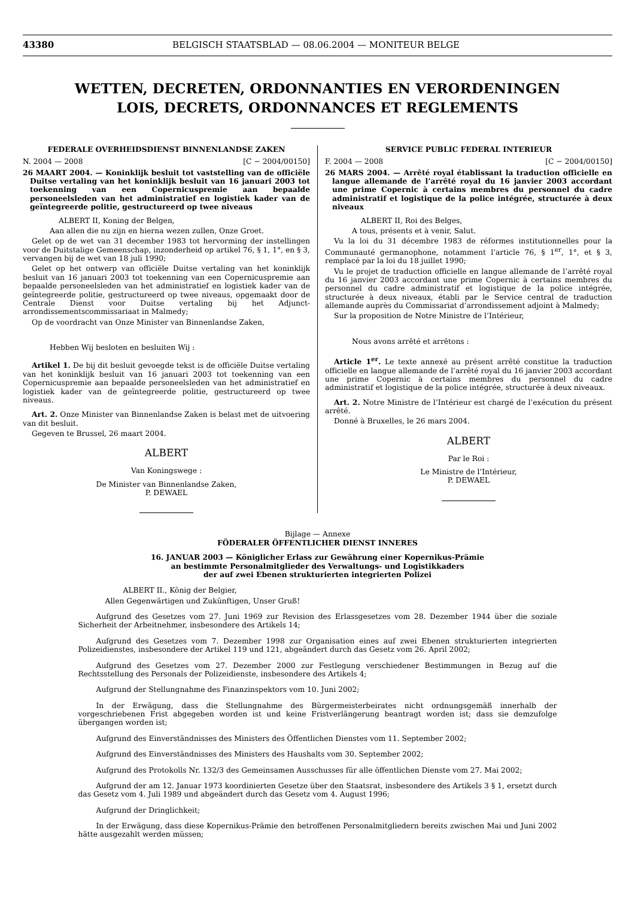43380 BELGISCH STAATSBLAD — 08.06.2004 — MONITEUR BELGE
WETTEN, DECRETEN, ORDONNANTIES EN VERORDENINGEN
LOIS, DECRETS, ORDONNANCES ET REGLEMENTS
FEDERALE OVERHEIDSDIENST BINNENLANDSE ZAKEN
N. 2004 — 2008 [C − 2004/00150]
26 MAART 2004. — Koninklijk besluit tot vaststelling van de officiële Duitse vertaling van het koninklijk besluit van 16 januari 2003 tot toekenning van een Copernicuspremie aan bepaalde personeelsleden van het administratief en logistiek kader van de geïntegreerde politie, gestructureerd op twee niveaus
ALBERT II, Koning der Belgen,
Aan allen die nu zijn en hierna wezen zullen, Onze Groet.
Gelet op de wet van 31 december 1983 tot hervorming der instellingen voor de Duitstalige Gemeenschap, inzonderheid op artikel 76, § 1, 1°, en § 3, vervangen bij de wet van 18 juli 1990;
Gelet op het ontwerp van officiële Duitse vertaling van het koninklijk besluit van 16 januari 2003 tot toekenning van een Copernicuspremie aan bepaalde personeelsleden van het administratief en logistiek kader van de geïntegreerde politie, gestructureerd op twee niveaus, opgemaakt door de Centrale Dienst voor Duitse vertaling bij het Adjunct-arrondissementscommissariaat in Malmedy;
Op de voordracht van Onze Minister van Binnenlandse Zaken,
Hebben Wij besloten en besluiten Wij :
Artikel 1. De bij dit besluit gevoegde tekst is de officiële Duitse vertaling van het koninklijk besluit van 16 januari 2003 tot toekenning van een Copernicuspremie aan bepaalde personeelsleden van het administratief en logistiek kader van de geïntegreerde politie, gestructureerd op twee niveaus.
Art. 2. Onze Minister van Binnenlandse Zaken is belast met de uitvoering van dit besluit.
Gegeven te Brussel, 26 maart 2004.
ALBERT
Van Koningswege :
De Minister van Binnenlandse Zaken,
P. DEWAEL
SERVICE PUBLIC FEDERAL INTERIEUR
F. 2004 — 2008 [C − 2004/00150]
26 MARS 2004. — Arrêté royal établissant la traduction officielle en langue allemande de l’arrêté royal du 16 janvier 2003 accordant une prime Copernic à certains membres du personnel du cadre administratif et logistique de la police intégrée, structurée à deux niveaux
ALBERT II, Roi des Belges,
A tous, présents et à venir, Salut.
Vu la loi du 31 décembre 1983 de réformes institutionnelles pour la Communauté germanophone, notamment l’article 76, § 1<sup>er</sup>, 1°, et § 3, remplacé par la loi du 18 juillet 1990;
Vu le projet de traduction officielle en langue allemande de l’arrêté royal du 16 janvier 2003 accordant une prime Copernic à certains membres du personnel du cadre administratif et logistique de la police intégrée, structurée à deux niveaux, établi par le Service central de traduction allemande auprès du Commissariat d’arrondissement adjoint à Malmedy;
Sur la proposition de Notre Ministre de l’Intérieur,
Nous avons arrêté et arrêtons :
Article 1<sup>er</sup>. Le texte annexé au présent arrêté constitue la traduction officielle en langue allemande de l’arrêté royal du 16 janvier 2003 accordant une prime Copernic à certains membres du personnel du cadre administratif et logistique de la police intégrée, structurée à deux niveaux.
Art. 2. Notre Ministre de l’Intérieur est chargé de l’exécution du présent arrêté.
Donné à Bruxelles, le 26 mars 2004.
ALBERT
Par le Roi :
Le Ministre de l’Intérieur,
P. DEWAEL
Bijlage — Annexe
FÖDERALER ÖFFENTLICHER DIENST INNERES
16. JANUAR 2003 — Königlicher Erlass zur Gewährung einer Kopernikus-Prämie
an bestimmte Personalmitglieder des Verwaltungs- und Logistikkaders
der auf zwei Ebenen strukturierten integrierten Polizei
ALBERT II., König der Belgier,
Allen Gegenwärtigen und Zukünftigen, Unser Gruß!
Aufgrund des Gesetzes vom 27. Juni 1969 zur Revision des Erlassgesetzes vom 28. Dezember 1944 über die soziale Sicherheit der Arbeitnehmer, insbesondere des Artikels 14;
Aufgrund des Gesetzes vom 7. Dezember 1998 zur Organisation eines auf zwei Ebenen strukturierten integrierten Polizeidienstes, insbesondere der Artikel 119 und 121, abgeändert durch das Gesetz vom 26. April 2002;
Aufgrund des Gesetzes vom 27. Dezember 2000 zur Festlegung verschiedener Bestimmungen in Bezug auf die Rechtsstellung des Personals der Polizeidienste, insbesondere des Artikels 4;
Aufgrund der Stellungnahme des Finanzinspektors vom 10. Juni 2002;
In der Erwägung, dass die Stellungnahme des Bürgermeisterbeirates nicht ordnungsgemäß innerhalb der vorgeschriebenen Frist abgegeben worden ist und keine Fristverlängerung beantragt worden ist; dass sie demzufolge übergangen worden ist;
Aufgrund des Einverständnisses des Ministers des Öffentlichen Dienstes vom 11. September 2002;
Aufgrund des Einverständnisses des Ministers des Haushalts vom 30. September 2002;
Aufgrund des Protokolls Nr. 132/3 des Gemeinsamen Ausschusses für alle öffentlichen Dienste vom 27. Mai 2002;
Aufgrund der am 12. Januar 1973 koordinierten Gesetze über den Staatsrat, insbesondere des Artikels 3 § 1, ersetzt durch das Gesetz vom 4. Juli 1989 und abgeändert durch das Gesetz vom 4. August 1996;
Aufgrund der Dringlichkeit;
In der Erwägung, dass diese Kopernikus-Prämie den betroffenen Personalmitgliedern bereits zwischen Mai und Juni 2002 hätte ausgezahlt werden müssen;